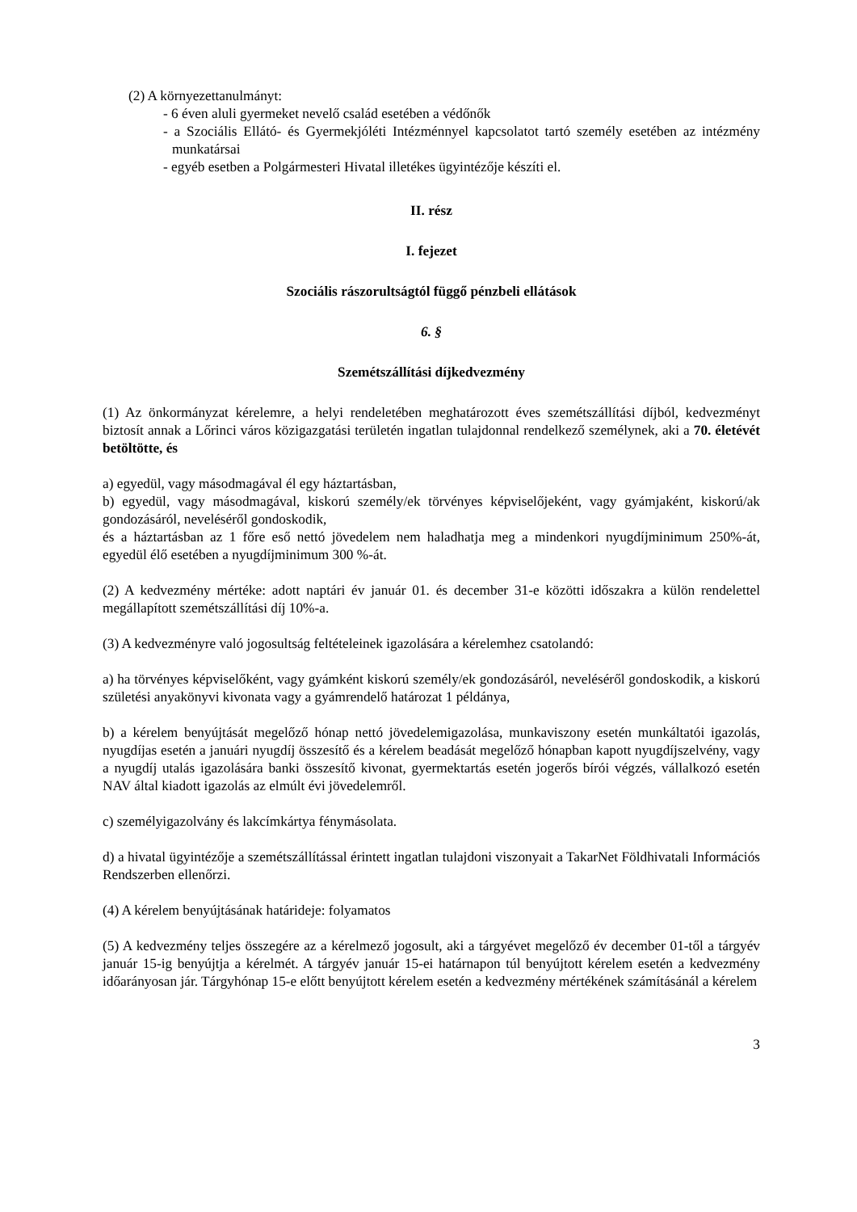(2) A környezettanulmányt:
- 6 éven aluli gyermeket nevelő család esetében a védőnők
- a Szociális Ellátó- és Gyermekjóléti Intézménnyel kapcsolatot tartó személy esetében az intézmény munkatársai
- egyéb esetben a Polgármesteri Hivatal illetékes ügyintézője készíti el.
II. rész
I. fejezet
Szociális rászorultságtól függő pénzbeli ellátások
6. §
Szemétszállítási díjkedvezmény
(1) Az önkormányzat kérelemre, a helyi rendeletében meghatározott éves szemétszállítási díjból, kedvezményt biztosít annak a Lőrinci város közigazgatási területén ingatlan tulajdonnal rendelkező személynek, aki a 70. életévét betöltötte, és
a) egyedül, vagy másodmagával él egy háztartásban,
b) egyedül, vagy másodmagával, kiskorú személy/ek törvényes képviselőjeként, vagy gyámjaként, kiskorú/ak gondozásáról, neveléséről gondoskodik,
és a háztartásban az 1 főre eső nettó jövedelem nem haladhatja meg a mindenkori nyugdíjminimum 250%-át, egyedül élő esetében a nyugdíjminimum 300 %-át.
(2) A kedvezmény mértéke: adott naptári év január 01. és december 31-e közötti időszakra a külön rendelettel megállapított szemétszállítási díj 10%-a.
(3) A kedvezményre való jogosultság feltételeinek igazolására a kérelemhez csatolandó:
a) ha törvényes képviselőként, vagy gyámként kiskorú személy/ek gondozásáról, neveléséről gondoskodik, a kiskorú születési anyakönyvi kivonata vagy a gyámrendelő határozat 1 példánya,
b) a kérelem benyújtását megelőző hónap nettó jövedelemigazolása, munkaviszony esetén munkáltatói igazolás, nyugdíjas esetén a januári nyugdíj összesítő és a kérelem beadását megelőző hónapban kapott nyugdíjszelvény, vagy a nyugdíj utalás igazolására banki összesítő kivonat, gyermektartás esetén jogerős bírói végzés, vállalkozó esetén NAV által kiadott igazolás az elmúlt évi jövedelemről.
c) személyigazolvány és lakcímkártya fénymásolata.
d) a hivatal ügyintézője a szemétszállítással érintett ingatlan tulajdoni viszonyait a TakarNet Földhivatali Információs Rendszerben ellenőrzi.
(4) A kérelem benyújtásának határideje: folyamatos
(5) A kedvezmény teljes összegére az a kérelmező jogosult, aki a tárgyévet megelőző év december 01-től a tárgyév január 15-ig benyújtja a kérelmét. A tárgyév január 15-ei határnapon túl benyújtott kérelem esetén a kedvezmény időarányosan jár. Tárgyhónap 15-e előtt benyújtott kérelem esetén a kedvezmény mértékének számításánál a kérelem
3